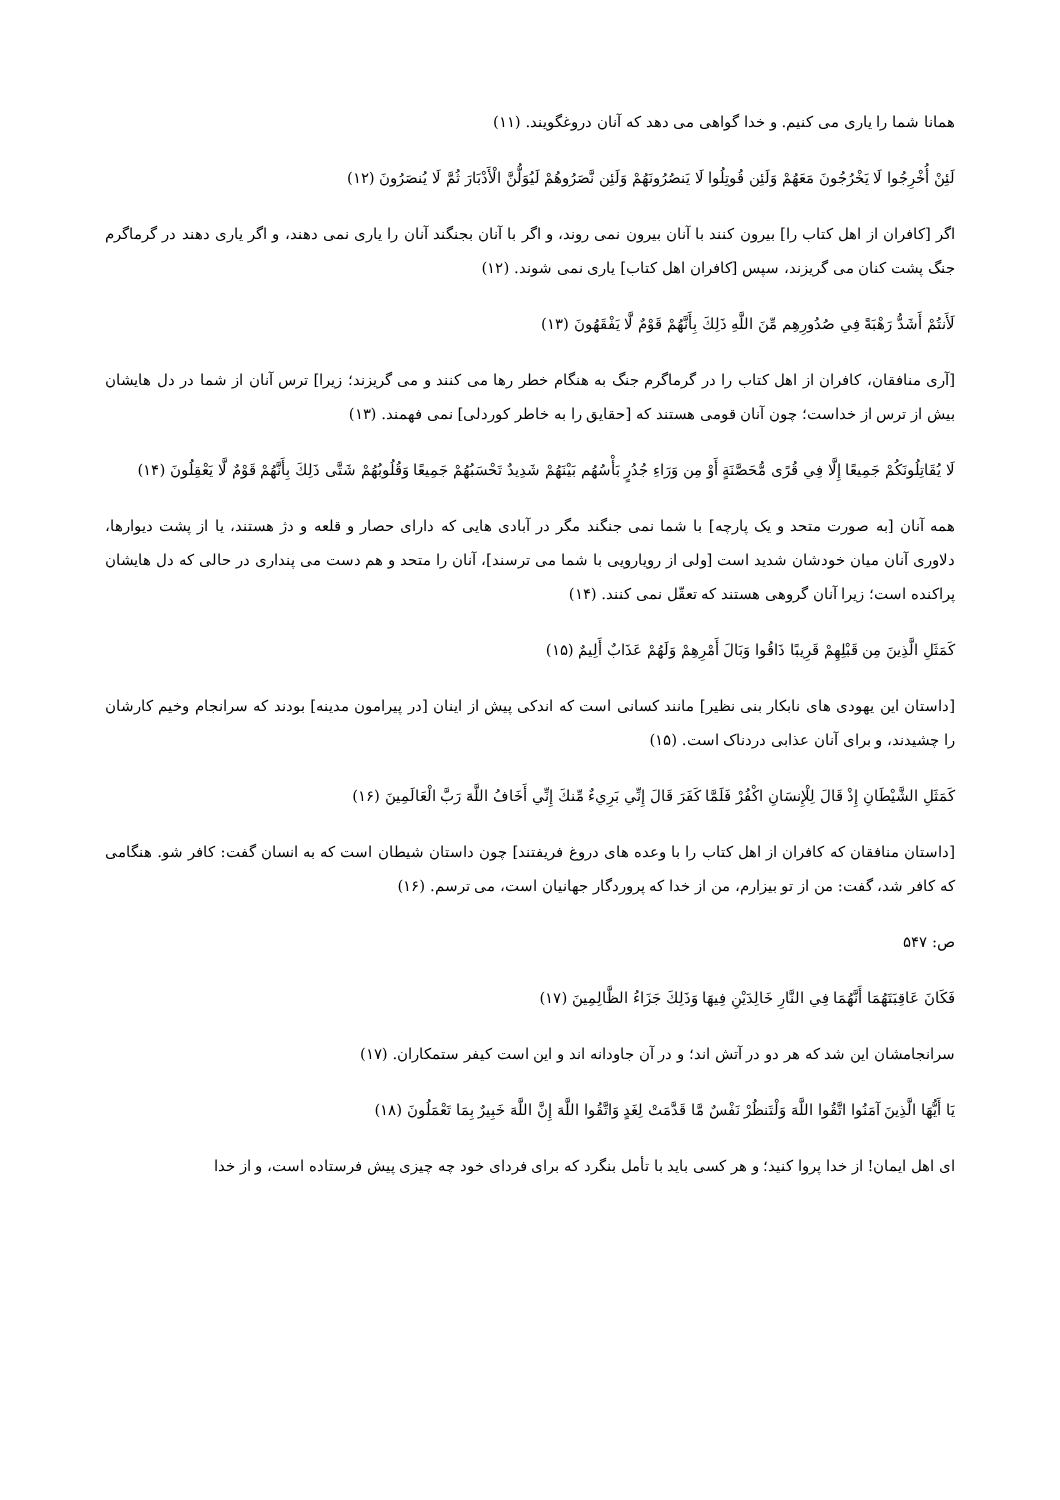همانا شما را یاری می کنیم. و خدا گواهی می دهد که آنان دروغگویند. (١١)
لَئِنْ أُخْرِجُوا لَا يَخْرُجُونَ مَعَهُمْ وَلَئِن قُوتِلُوا لَا يَنصُرُونَهُمْ وَلَئِن نَّصَرُوهُمْ لَيُوَلُّنَّ الْأَدْبَارَ ثُمَّ لَا يُنصَرُونَ (١٢)
اگر [کافران از اهل کتاب را] بیرون کنند با آنان بیرون نمی روند، و اگر با آنان بجنگند آنان را یاری نمی دهند، و اگر یاری دهند در گرماگرم جنگ پشت کنان می گریزند، سپس [کافران اهل کتاب] یاری نمی شوند. (١٢)
لَأَنتُمْ أَشَدُّ رَهْبَةً فِي صُدُورِهِم مِّنَ اللَّهِ ذَلِكَ بِأَنَّهُمْ قَوْمٌ لَّا يَفْقَهُونَ (١٣)
[آری منافقان، کافران از اهل کتاب را در گرماگرم جنگ به هنگام خطر رها می کنند و می گریزند؛ زیرا] ترس آنان از شما در دل هایشان بیش از ترس از خداست؛ چون آنان قومی هستند که [حقایق را به خاطر کوردلی] نمی فهمند. (١٣)
لَا يُقَاتِلُونَكُمْ جَمِيعًا إِلَّا فِي قُرًى مُّحَصَّنَةٍ أَوْ مِن وَرَاءِ جُدُرٍ بَأْسُهُم بَيْنَهُمْ شَدِيدٌ تَحْسَبُهُمْ جَمِيعًا وَقُلُوبُهُمْ شَتَّى ذَلِكَ بِأَنَّهُمْ قَوْمٌ لَّا يَعْقِلُونَ (١۴)
همه آنان [به صورت متحد و یک پارچه] با شما نمی جنگند مگر در آبادی هایی که دارای حصار و قلعه و دژ هستند، یا از پشت دیوارها، دلاوری آنان میان خودشان شدید است [ولی از رویارویی با شما می ترسند]، آنان را متحد و هم دست می پنداری در حالی که دل هایشان پراکنده است؛ زیرا آنان گروهی هستند که تعقّل نمی کنند. (١۴)
كَمَثَلِ الَّذِينَ مِن قَبْلِهِمْ قَرِيبًا ذَاقُوا وَبَالَ أَمْرِهِمْ وَلَهُمْ عَذَابٌ أَلِيمٌ (١۵)
[داستان این یهودی های نابکار بنی نظیر] مانند کسانی است که اندکی پیش از اینان [در پیرامون مدینه] بودند که سرانجام وخیم کارشان را چشیدند، و برای آنان عذابی دردناک است. (١۵)
كَمَثَلِ الشَّيْطَانِ إِذْ قَالَ لِلْإِنسَانِ اكْفُرْ فَلَمَّا كَفَرَ قَالَ إِنِّي بَرِيءٌ مِّنكَ إِنِّي أَخَافُ اللَّهَ رَبَّ الْعَالَمِينَ (١۶)
[داستان منافقان که کافران از اهل کتاب را با وعده های دروغ فریفتند] چون داستان شیطان است که به انسان گفت: کافر شو. هنگامی که کافر شد، گفت: من از تو بیزارم، من از خدا که پروردگار جهانیان است، می ترسم. (١۶)
ص: ۵۴٧
فَكَانَ عَاقِبَتَهُمَا أَنَّهُمَا فِي النَّارِ خَالِدَيْنِ فِيهَا وَذَلِكَ جَزَاءُ الظَّالِمِينَ (١٧)
سرانجامشان این شد که هر دو در آتش اند؛ و در آن جاودانه اند و این است کیفر ستمکاران. (١٧)
يَا أَيُّهَا الَّذِينَ آمَنُوا اتَّقُوا اللَّهَ وَلْتَنظُرْ نَفْسٌ مَّا قَدَّمَتْ لِغَدٍ وَاتَّقُوا اللَّهَ إِنَّ اللَّهَ خَبِيرٌ بِمَا تَعْمَلُونَ (١٨)
ای اهل ایمان! از خدا پروا کنید؛ و هر کسی باید با تأمل بنگرد که برای فردای خود چه چیزی پیش فرستاده است، و از خدا